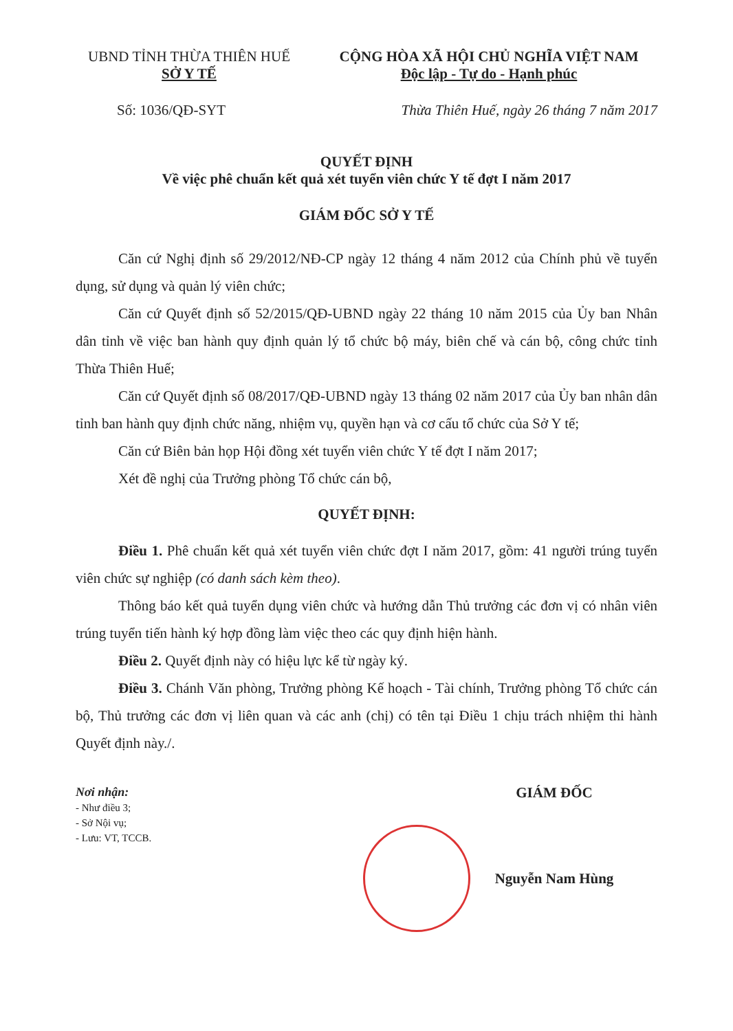UBND TỈNH THỪA THIÊN HUẾ
SỞ Y TẾ
CỘNG HÒA XÃ HỘI CHỦ NGHĨA VIỆT NAM
Độc lập - Tự do - Hạnh phúc
Số: 1036/QĐ-SYT Thừa Thiên Huế, ngày 26 tháng 7 năm 2017
QUYẾT ĐỊNH
Về việc phê chuẩn kết quả xét tuyển viên chức Y tế đợt I năm 2017
GIÁM ĐỐC SỞ Y TẾ
Căn cứ Nghị định số 29/2012/NĐ-CP ngày 12 tháng 4 năm 2012 của Chính phủ về tuyển dụng, sử dụng và quản lý viên chức;
Căn cứ Quyết định số 52/2015/QĐ-UBND ngày 22 tháng 10 năm 2015 của Ủy ban Nhân dân tỉnh về việc ban hành quy định quản lý tổ chức bộ máy, biên chế và cán bộ, công chức tỉnh Thừa Thiên Huế;
Căn cứ Quyết định số 08/2017/QĐ-UBND ngày 13 tháng 02 năm 2017 của Ủy ban nhân dân tỉnh ban hành quy định chức năng, nhiệm vụ, quyền hạn và cơ cấu tổ chức của Sở Y tế;
Căn cứ Biên bản họp Hội đồng xét tuyển viên chức Y tế đợt I năm 2017;
Xét đề nghị của Trưởng phòng Tổ chức cán bộ,
QUYẾT ĐỊNH:
Điều 1. Phê chuẩn kết quả xét tuyển viên chức đợt I năm 2017, gồm: 41 người trúng tuyển viên chức sự nghiệp (có danh sách kèm theo).
Thông báo kết quả tuyển dụng viên chức và hướng dẫn Thủ trưởng các đơn vị có nhân viên trúng tuyển tiến hành ký hợp đồng làm việc theo các quy định hiện hành.
Điều 2. Quyết định này có hiệu lực kể từ ngày ký.
Điều 3. Chánh Văn phòng, Trưởng phòng Kế hoạch - Tài chính, Trưởng phòng Tổ chức cán bộ, Thủ trưởng các đơn vị liên quan và các anh (chị) có tên tại Điều 1 chịu trách nhiệm thi hành Quyết định này./.
Nơi nhận:
- Như điều 3;
- Sở Nội vụ;
- Lưu: VT, TCCB.
GIÁM ĐỐC
Nguyễn Nam Hùng